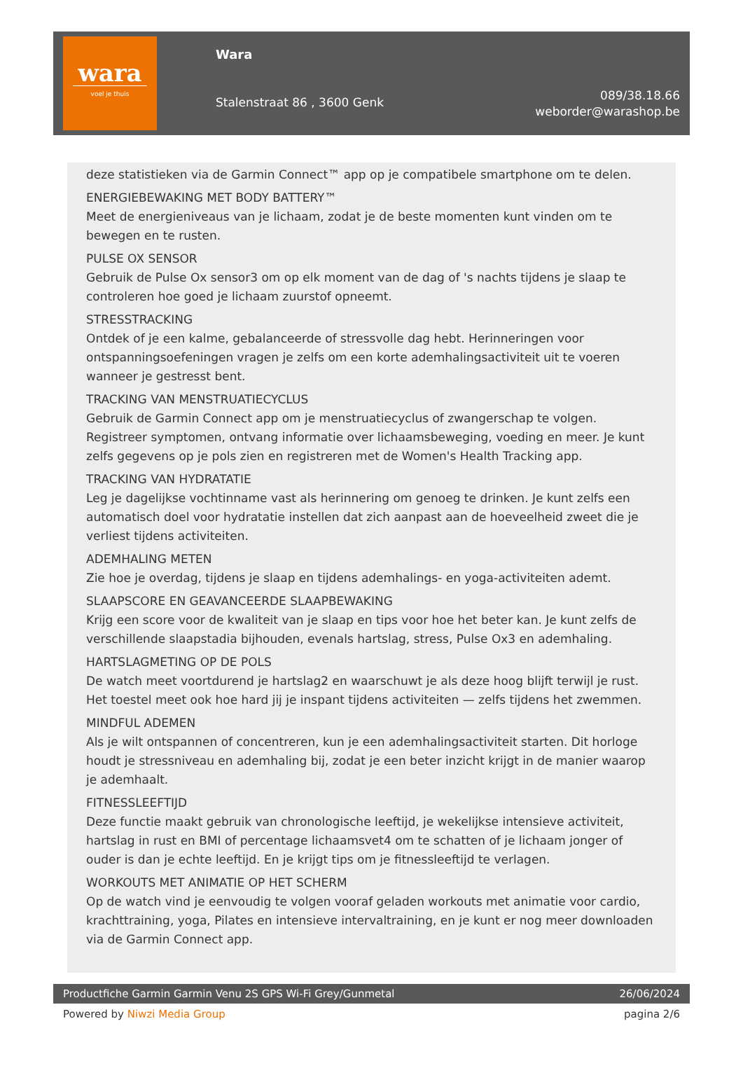wara
voel je thuis
Wara
Stalenstraat 86 , 3600 Genk
089/38.18.66
weborder@warashop.be
deze statistieken via de Garmin Connect™ app op je compatibele smartphone om te delen.
ENERGIEBEWAKING MET BODY BATTERY™
Meet de energieniveaus van je lichaam, zodat je de beste momenten kunt vinden om te bewegen en te rusten.
PULSE OX SENSOR
Gebruik de Pulse Ox sensor3 om op elk moment van de dag of 's nachts tijdens je slaap te controleren hoe goed je lichaam zuurstof opneemt.
STRESSTRACKING
Ontdek of je een kalme, gebalanceerde of stressvolle dag hebt. Herinneringen voor ontspanningsoefeningen vragen je zelfs om een korte ademhalingsactiviteit uit te voeren wanneer je gestresst bent.
TRACKING VAN MENSTRUATIECYCLUS
Gebruik de Garmin Connect app om je menstruatiecyclus of zwangerschap te volgen. Registreer symptomen, ontvang informatie over lichaamsbeweging, voeding en meer. Je kunt zelfs gegevens op je pols zien en registreren met de Women's Health Tracking app.
TRACKING VAN HYDRATATIE
Leg je dagelijkse vochtinname vast als herinnering om genoeg te drinken. Je kunt zelfs een automatisch doel voor hydratatie instellen dat zich aanpast aan de hoeveelheid zweet die je verliest tijdens activiteiten.
ADEMHALING METEN
Zie hoe je overdag, tijdens je slaap en tijdens ademhalings- en yoga-activiteiten ademt.
SLAAPSCORE EN GEAVANCEERDE SLAAPBEWAKING
Krijg een score voor de kwaliteit van je slaap en tips voor hoe het beter kan. Je kunt zelfs de verschillende slaapstadia bijhouden, evenals hartslag, stress, Pulse Ox3 en ademhaling.
HARTSLAGMETING OP DE POLS
De watch meet voortdurend je hartslag2 en waarschuwt je als deze hoog blijft terwijl je rust. Het toestel meet ook hoe hard jij je inspant tijdens activiteiten — zelfs tijdens het zwemmen.
MINDFUL ADEMEN
Als je wilt ontspannen of concentreren, kun je een ademhalingsactiviteit starten. Dit horloge houdt je stressniveau en ademhaling bij, zodat je een beter inzicht krijgt in de manier waarop je ademhaalt.
FITNESSLEEFTIJD
Deze functie maakt gebruik van chronologische leeftijd, je wekelijkse intensieve activiteit, hartslag in rust en BMI of percentage lichaamsvet4 om te schatten of je lichaam jonger of ouder is dan je echte leeftijd. En je krijgt tips om je fitnessleeftijd te verlagen.
WORKOUTS MET ANIMATIE OP HET SCHERM
Op de watch vind je eenvoudig te volgen vooraf geladen workouts met animatie voor cardio, krachttraining, yoga, Pilates en intensieve intervaltraining, en je kunt er nog meer downloaden via de Garmin Connect app.
Productfiche Garmin Garmin Venu 2S GPS Wi-Fi Grey/Gunmetal 26/06/2024
Powered by Niwzi Media Group pagina 2/6